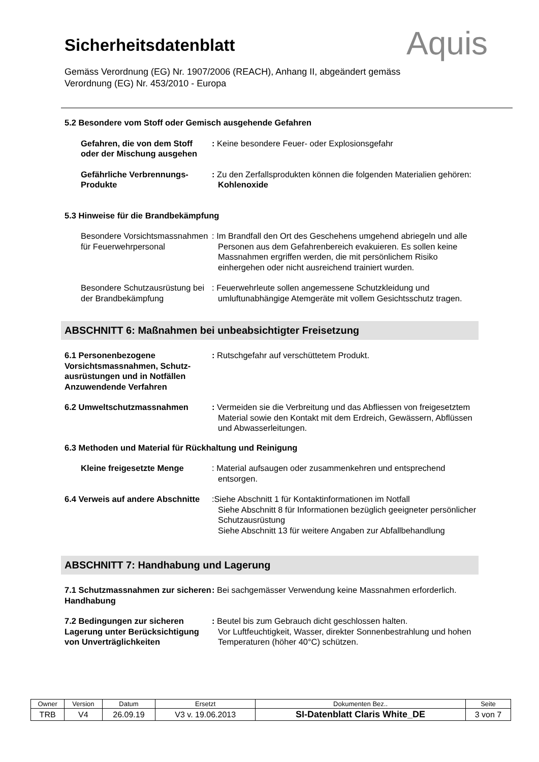Aquis
Sicherheitsdatenblatt
Gemäss Verordnung (EG) Nr. 1907/2006 (REACH), Anhang II, abgeändert gemäss
Verordnung (EG) Nr. 453/2010 - Europa
5.2 Besondere vom Stoff oder Gemisch ausgehende Gefahren
Gefahren, die von dem Stoff oder der Mischung ausgehen
: Keine besondere Feuer- oder Explosionsgefahr
Gefährliche Verbrennungs-Produkte
: Zu den Zerfallsprodukten können die folgenden Materialien gehören: Kohlenoxide
5.3 Hinweise für die Brandbekämpfung
Besondere Vorsichtsmassnahmen für Feuerwehrpersonal
: Im Brandfall den Ort des Geschehens umgehend abriegeln und alle Personen aus dem Gefahrenbereich evakuieren. Es sollen keine Massnahmen ergriffen werden, die mit persönlichem Risiko einhergehen oder nicht ausreichend trainiert wurden.
Besondere Schutzausrüstung bei der Brandbekämpfung
: Feuerwehrleute sollen angemessene Schutzkleidung und umluftunabhängige Atemgeräte mit vollem Gesichtsschutz tragen.
ABSCHNITT 6: Maßnahmen bei unbeabsichtigter Freisetzung
6.1 Personenbezogene Vorsichtsmassnahmen, Schutz-ausrüstungen und in Notfällen Anzuwendende Verfahren
: Rutschgefahr auf verschüttetem Produkt.
6.2 Umweltschutzmassnahmen : Vermeiden sie die Verbreitung und das Abfliessen von freigesetztem Material sowie den Kontakt mit dem Erdreich, Gewässern, Abflüssen und Abwasserleitungen.
6.3 Methoden und Material für Rückhaltung und Reinigung
Kleine freigesetzte Menge : Material aufsaugen oder zusammenkehren und entsprechend entsorgen.
6.4 Verweis auf andere Abschnitte
:Siehe Abschnitt 1 für Kontaktinformationen im Notfall
Siehe Abschnitt 8 für Informationen bezüglich geeigneter persönlicher Schutzausrüstung
Siehe Abschnitt 13 für weitere Angaben zur Abfallbehandlung
ABSCHNITT 7: Handhabung und Lagerung
7.1 Schutzmassnahmen zur sicheren Handhabung
: Bei sachgemässer Verwendung keine Massnahmen erforderlich.
7.2 Bedingungen zur sicheren Lagerung unter Berücksichtigung von Unverträglichkeiten
: Beutel bis zum Gebrauch dicht geschlossen halten.
Vor Luftfeuchtigkeit, Wasser, direkter Sonnenbestrahlung und hohen Temperaturen (höher 40°C) schützen.
| Owner | Version | Datum | Ersetzt | Dokumenten Bez.. | Seite |
| --- | --- | --- | --- | --- | --- |
| TRB | V4 | 26.09.19 | V3 v. 19.06.2013 | SI-Datenblatt Claris White_DE | 3 von 7 |